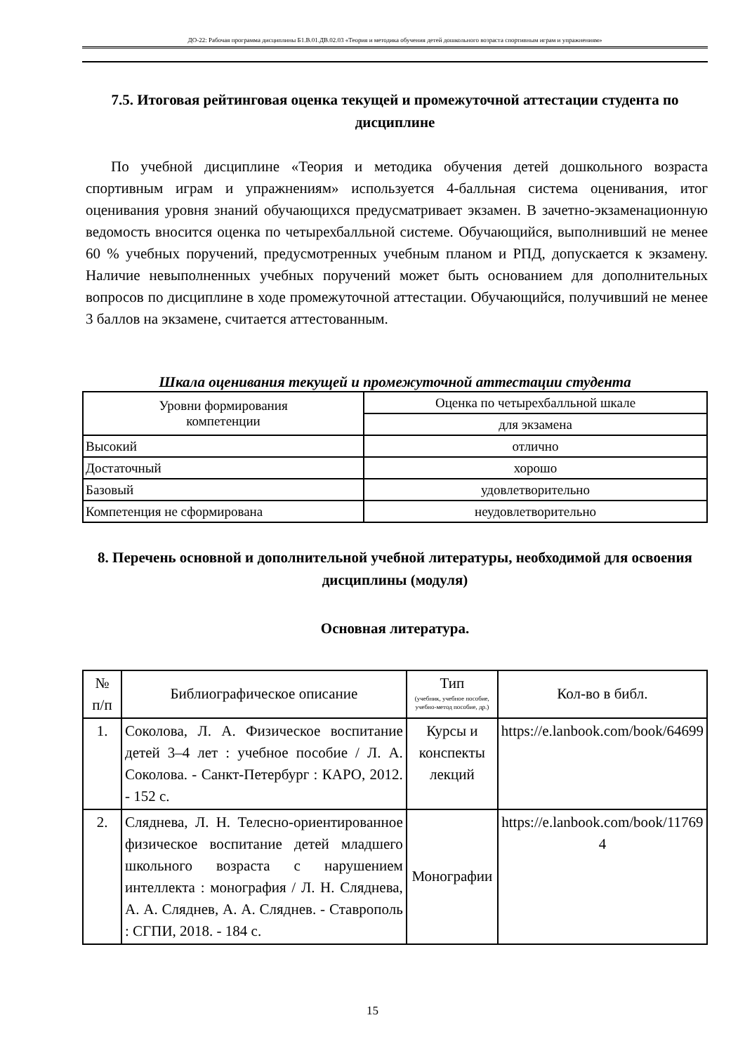ДО-22: Рабочая программа дисциплины Б1.В.01.ДВ.02.03 «Теория и методика обучения детей дошкольного возраста спортивным играм и упражнениям»
7.5. Итоговая рейтинговая оценка текущей и промежуточной аттестации студента по дисциплине
По учебной дисциплине «Теория и методика обучения детей дошкольного возраста спортивным играм и упражнениям» используется 4-балльная система оценивания, итог оценивания уровня знаний обучающихся предусматривает экзамен. В зачетно-экзаменационную ведомость вносится оценка по четырехбалльной системе. Обучающийся, выполнивший не менее 60 % учебных поручений, предусмотренных учебным планом и РПД, допускается к экзамену. Наличие невыполненных учебных поручений может быть основанием для дополнительных вопросов по дисциплине в ходе промежуточной аттестации. Обучающийся, получивший не менее 3 баллов на экзамене, считается аттестованным.
Шкала оценивания текущей и промежуточной аттестации студента
| Уровни формирования компетенции | Оценка по четырехбалльной шкале |
| --- | --- |
| | для экзамена |
| Высокий | отлично |
| Достаточный | хорошо |
| Базовый | удовлетворительно |
| Компетенция не сформирована | неудовлетворительно |
8. Перечень основной и дополнительной учебной литературы, необходимой для освоения дисциплины (модуля)
Основная литература.
| № п/п | Библиографическое описание | Тип (учебник, учебное пособие, учебно-метод пособие, др.) | Кол-во в библ. |
| --- | --- | --- | --- |
| 1. | Соколова, Л. А. Физическое воспитание детей 3–4 лет : учебное пособие / Л. А. Соколова. - Санкт-Петербург : КАРО, 2012. - 152 с. | Курсы и конспекты лекций | https://e.lanbook.com/book/64699 |
| 2. | Сляднева, Л. Н. Телесно-ориентированное физическое воспитание детей младшего школьного возраста с нарушением интеллекта : монография / Л. Н. Сляднева, А. А. Сляднев, А. А. Сляднев. - Ставрополь : СГПИ, 2018. - 184 с. | Монографии | https://e.lanbook.com/book/117694 |
15